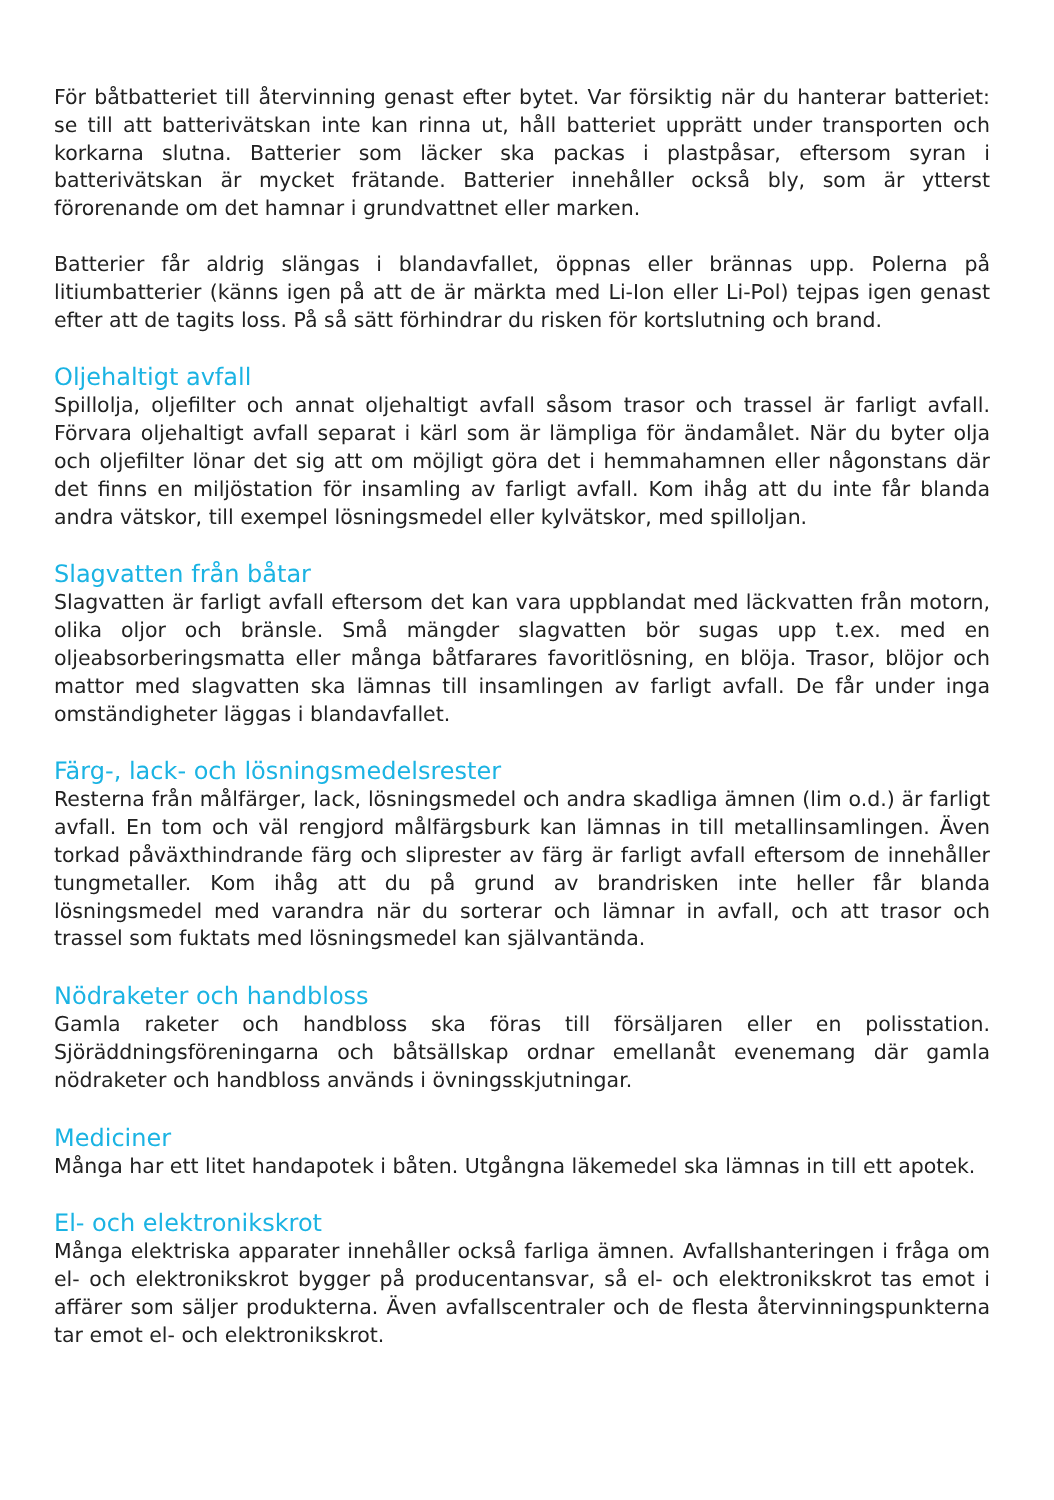För båtbatteriet till återvinning genast efter bytet. Var försiktig när du hanterar batteriet: se till att batterivätskan inte kan rinna ut, håll batteriet upprätt under transporten och korkarna slutna. Batterier som läcker ska packas i plastpåsar, eftersom syran i batterivätskan är mycket frätande. Batterier innehåller också bly, som är ytterst förorenande om det hamnar i grundvattnet eller marken.
Batterier får aldrig slängas i blandavfallet, öppnas eller brännas upp. Polerna på litiumbatterier (känns igen på att de är märkta med Li-Ion eller Li-Pol) tejpas igen genast efter att de tagits loss. På så sätt förhindrar du risken för kortslutning och brand.
Oljehaltigt avfall
Spillolja, oljefilter och annat oljehaltigt avfall såsom trasor och trassel är farligt avfall. Förvara oljehaltigt avfall separat i kärl som är lämpliga för ändamålet. När du byter olja och oljefilter lönar det sig att om möjligt göra det i hemmahamnen eller någonstans där det finns en miljöstation för insamling av farligt avfall. Kom ihåg att du inte får blanda andra vätskor, till exempel lösningsmedel eller kylvätskor, med spilloljan.
Slagvatten från båtar
Slagvatten är farligt avfall eftersom det kan vara uppblandat med läckvatten från motorn, olika oljor och bränsle. Små mängder slagvatten bör sugas upp t.ex. med en oljeabsorberingsmatta eller många båtfarares favoritlösning, en blöja. Trasor, blöjor och mattor med slagvatten ska lämnas till insamlingen av farligt avfall. De får under inga omständigheter läggas i blandavfallet.
Färg-, lack- och lösningsmedelsrester
Resterna från målfärger, lack, lösningsmedel och andra skadliga ämnen (lim o.d.) är farligt avfall. En tom och väl rengjord målfärgsburk kan lämnas in till metallinsamlingen. Även torkad påväxthindrande färg och sliprester av färg är farligt avfall eftersom de innehåller tungmetaller. Kom ihåg att du på grund av brandrisken inte heller får blanda lösningsmedel med varandra när du sorterar och lämnar in avfall, och att trasor och trassel som fuktats med lösningsmedel kan självantända.
Nödraketer och handbloss
Gamla raketer och handbloss ska föras till försäljaren eller en polisstation. Sjöräddningsföreningarna och båtsällskap ordnar emellanåt evenemang där gamla nödraketer och handbloss används i övningsskjutningar.
Mediciner
Många har ett litet handapotek i båten. Utgångna läkemedel ska lämnas in till ett apotek.
El- och elektronikskrot
Många elektriska apparater innehåller också farliga ämnen. Avfallshanteringen i fråga om el- och elektronikskrot bygger på producentansvar, så el- och elektronikskrot tas emot i affärer som säljer produkterna. Även avfallscentraler och de flesta återvinningspunkterna tar emot el- och elektronikskrot.